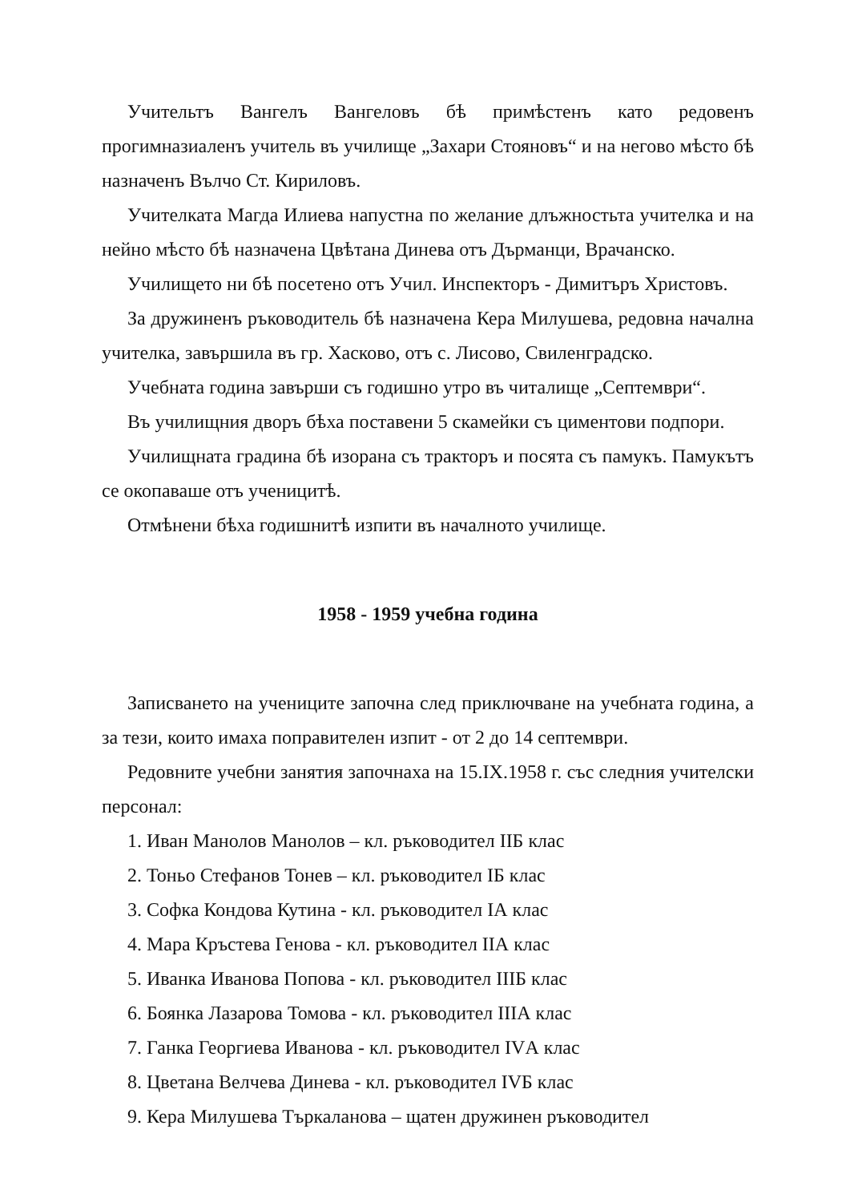Учительтъ Вангелъ Вангеловъ бѣ примѣстенъ като редовенъ прогимназиаленъ учитель въ училище „Захари Стояновъ“ и на негово мѣсто бѣ назначенъ Вълчо Ст. Кириловъ.
Учителката Магда Илиева напустна по желание длъжностьта учителка и на нейно мѣсто бѣ назначена Цвѣтана Динева отъ Дърманци, Врачанско.
Училището ни бѣ посетено отъ Учил. Инспекторъ - Димитъръ Христовъ.
За дружиненъ ръководитель бѣ назначена Кера Милушева, редовна начална учителка, завършила въ гр. Хасково, отъ с. Лисово, Свиленградско.
Учебната година завърши съ годишно утро въ читалище „Септември“.
Въ училищния дворъ бѣха поставени 5 скамейки съ циментови подпори.
Училищната градина бѣ изорана съ тракторъ и посята съ памукъ. Памукътъ се окопаваше отъ ученицитѣ.
Отмѣнени бѣха годишнитѣ изпити въ началното училище.
1958 - 1959 учебна година
Записването на учениците започна след приключване на учебната година, а за тези, които имаха поправителен изпит - от 2 до 14 септември.
Редовните учебни занятия започнаха на 15.IX.1958 г. със следния учителски персонал:
1. Иван Манолов Манолов – кл. ръководител IIБ клас
2. Тоньо Стефанов Тонев – кл. ръководител IБ клас
3. Софка Кондова Кутина - кл. ръководител IА клас
4. Мара Кръстева Генова - кл. ръководител IIА клас
5. Иванка Иванова Попова - кл. ръководител IIIБ клас
6. Боянка Лазарова Томова - кл. ръководител IIIА клас
7. Ганка Георгиева Иванова - кл. ръководител IVА клас
8. Цветана Велчева Динева - кл. ръководител IVБ клас
9. Кера Милушева Търкаланова – щатен дружинен ръководител